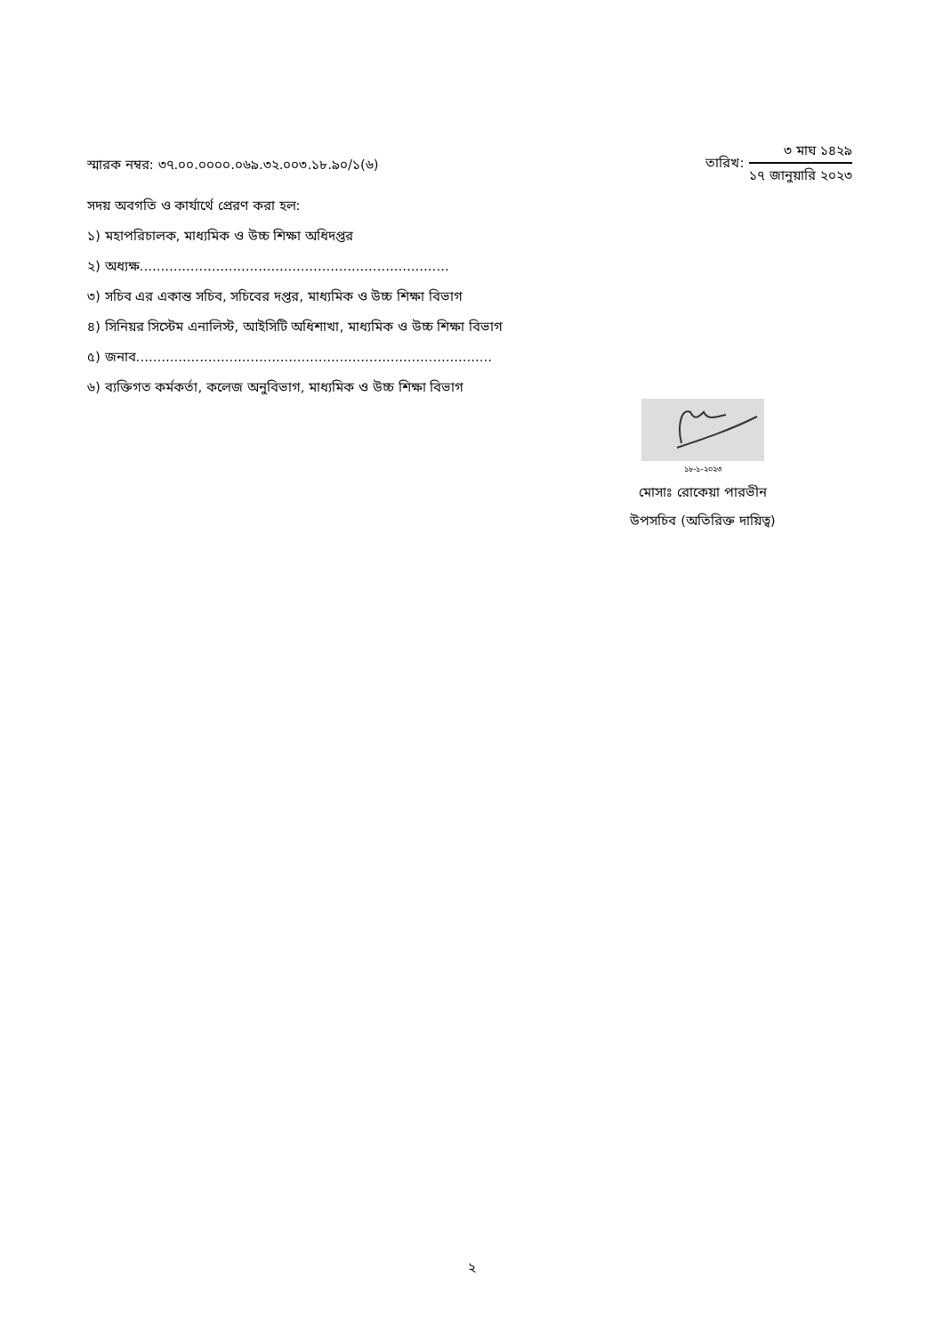স্মারক নম্বর: ৩৭.০০.০০০০.০৬৯.৩২.০০৩.১৮.৯০/১(৬)
তারিখ:
৩ মাঘ ১৪২৯
১৭ জানুয়ারি ২০২৩
সদয় অবগতি ও কার্যার্থে প্রেরণ করা হল:
১) মহাপরিচালক, মাধ্যমিক ও উচ্চ শিক্ষা অধিদপ্তর
২) অধ্যক্ষ.........................................................................
৩) সচিব এর একান্ত সচিব, সচিবের দপ্তর, মাধ্যমিক ও উচ্চ শিক্ষা বিভাগ
৪) সিনিয়র সিস্টেম এনালিস্ট, আইসিটি অধিশাখা, মাধ্যমিক ও উচ্চ শিক্ষা বিভাগ
৫) জনাব....................................................................................
৬) ব্যক্তিগত কর্মকর্তা, কলেজ অনুবিভাগ, মাধ্যমিক ও উচ্চ শিক্ষা বিভাগ
১৮-১-২০২৩
মোসাঃ রোকেয়া পারভীন
উপসচিব (অতিরিক্ত দায়িত্ব)
২